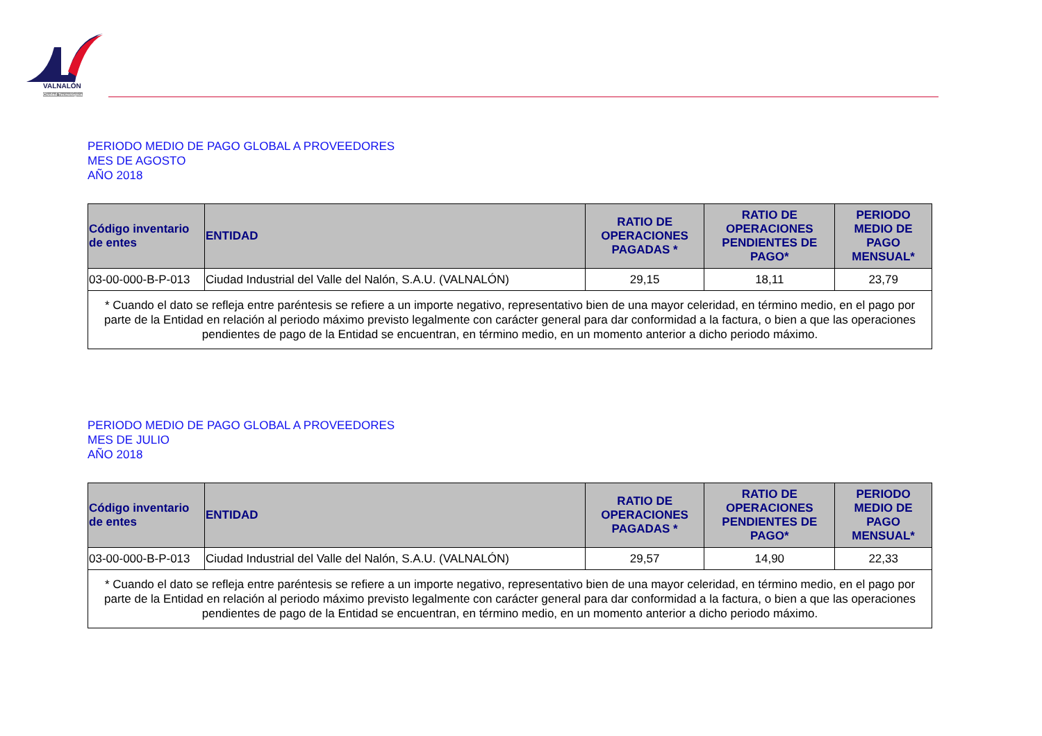VALNALÓN
Ciudad Tecnológica
PERIODO MEDIO DE PAGO GLOBAL A PROVEEDORES
MES DE AGOSTO
AÑO 2018
| Código inventario de entes | ENTIDAD | RATIO DE OPERACIONES PAGADAS * | RATIO DE OPERACIONES PENDIENTES DE PAGO* | PERIODO MEDIO DE PAGO MENSUAL* |
| --- | --- | --- | --- | --- |
| 03-00-000-B-P-013 | Ciudad Industrial del Valle del Nalón, S.A.U. (VALNALÓN) | 29,15 | 18,11 | 23,79 |
| * Cuando el dato se refleja entre paréntesis se refiere a un importe negativo, representativo bien de una mayor celeridad, en término medio, en el pago por parte de la Entidad en relación al periodo máximo previsto legalmente con carácter general para dar conformidad a la factura, o bien a que las operaciones pendientes de pago de la Entidad se encuentran, en término medio, en un momento anterior a dicho periodo máximo. | | | | |
PERIODO MEDIO DE PAGO GLOBAL A PROVEEDORES
MES DE JULIO
AÑO 2018
| Código inventario de entes | ENTIDAD | RATIO DE OPERACIONES PAGADAS * | RATIO DE OPERACIONES PENDIENTES DE PAGO* | PERIODO MEDIO DE PAGO MENSUAL* |
| --- | --- | --- | --- | --- |
| 03-00-000-B-P-013 | Ciudad Industrial del Valle del Nalón, S.A.U. (VALNALÓN) | 29,57 | 14,90 | 22,33 |
| * Cuando el dato se refleja entre paréntesis se refiere a un importe negativo, representativo bien de una mayor celeridad, en término medio, en el pago por parte de la Entidad en relación al periodo máximo previsto legalmente con carácter general para dar conformidad a la factura, o bien a que las operaciones pendientes de pago de la Entidad se encuentran, en término medio, en un momento anterior a dicho periodo máximo. | | | | |